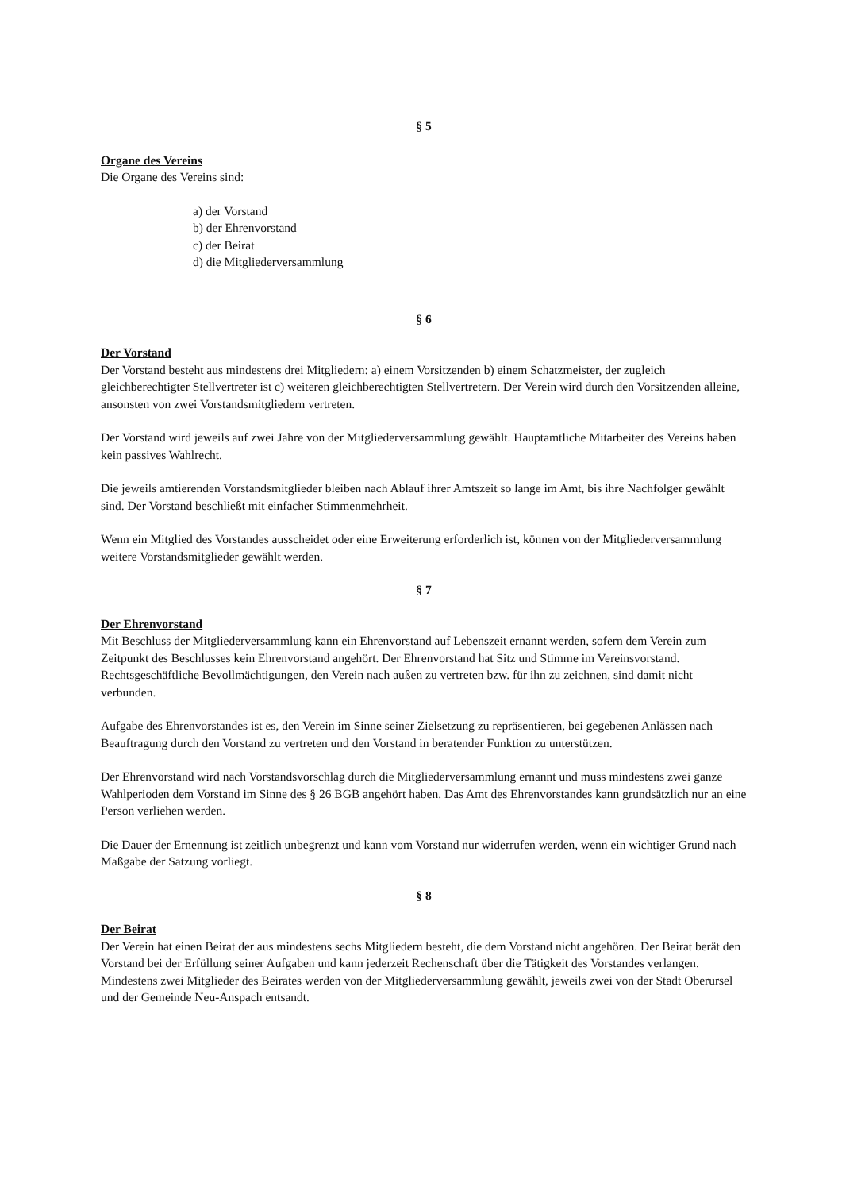§ 5
Organe des Vereins
Die Organe des Vereins sind:
a) der Vorstand
b) der Ehrenvorstand
c) der Beirat
d) die Mitgliederversammlung
§ 6
Der Vorstand
Der Vorstand besteht aus mindestens drei Mitgliedern: a) einem Vorsitzenden b) einem Schatzmeister, der zugleich gleichberechtigter Stellvertreter ist c) weiteren gleichberechtigten Stellvertretern. Der Verein wird durch den Vorsitzenden alleine, ansonsten von zwei Vorstandsmitgliedern vertreten.
Der Vorstand wird jeweils auf zwei Jahre von der Mitgliederversammlung gewählt. Hauptamtliche Mitarbeiter des Vereins haben kein passives Wahlrecht.
Die jeweils amtierenden Vorstandsmitglieder bleiben nach Ablauf ihrer Amtszeit so lange im Amt, bis ihre Nachfolger gewählt sind. Der Vorstand beschließt mit einfacher Stimmenmehrheit.
Wenn ein Mitglied des Vorstandes ausscheidet oder eine Erweiterung erforderlich ist, können von der Mitgliederversammlung weitere Vorstandsmitglieder gewählt werden.
§ 7
Der Ehrenvorstand
Mit Beschluss der Mitgliederversammlung kann ein Ehrenvorstand auf Lebenszeit ernannt werden, sofern dem Verein zum Zeitpunkt des Beschlusses kein Ehrenvorstand angehört. Der Ehrenvorstand hat Sitz und Stimme im Vereinsvorstand. Rechtsgeschäftliche Bevollmächtigungen, den Verein nach außen zu vertreten bzw. für ihn zu zeichnen, sind damit nicht verbunden.
Aufgabe des Ehrenvorstandes ist es, den Verein im Sinne seiner Zielsetzung zu repräsentieren, bei gegebenen Anlässen nach Beauftragung durch den Vorstand zu vertreten und den Vorstand in beratender Funktion zu unterstützen.
Der Ehrenvorstand wird nach Vorstandsvorschlag durch die Mitgliederversammlung ernannt und muss mindestens zwei ganze Wahlperioden dem Vorstand im Sinne des § 26 BGB angehört haben. Das Amt des Ehrenvorstandes kann grundsätzlich nur an eine Person verliehen werden.
Die Dauer der Ernennung ist zeitlich unbegrenzt und kann vom Vorstand nur widerrufen werden, wenn ein wichtiger Grund nach Maßgabe der Satzung vorliegt.
§ 8
Der Beirat
Der Verein hat einen Beirat der aus mindestens sechs Mitgliedern besteht, die dem Vorstand nicht angehören. Der Beirat berät den Vorstand bei der Erfüllung seiner Aufgaben und kann jederzeit Rechenschaft über die Tätigkeit des Vorstandes verlangen. Mindestens zwei Mitglieder des Beirates werden von der Mitgliederversammlung gewählt, jeweils zwei von der Stadt Oberursel und der Gemeinde Neu-Anspach entsandt.